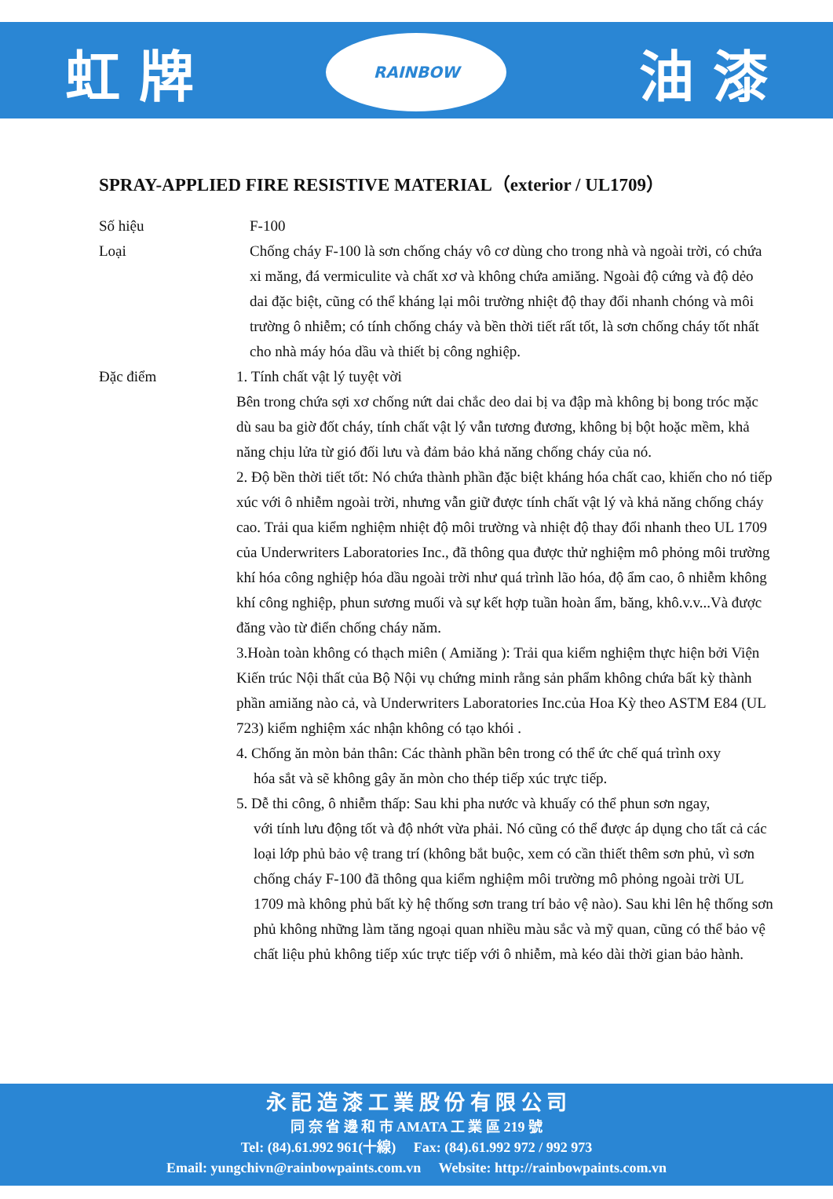虹 牌
RAINBOW
油 漆
SPRAY-APPLIED FIRE RESISTIVE MATERIAL（exterior / UL1709）
Số hiệu F-100
Loại Chống cháy F-100 là sơn chống cháy vô cơ dùng cho trong nhà và ngoài trời, có chứa xi măng, đá vermiculite và chất xơ và không chứa amiăng. Ngoài độ cứng và độ dẻo dai đặc biệt, cũng có thể kháng lại môi trường nhiệt độ thay đổi nhanh chóng và môi trường ô nhiễm; có tính chống cháy và bền thời tiết rất tốt, là sơn chống cháy tốt nhất cho nhà máy hóa dầu và thiết bị công nghiệp.
Đặc điểm 1. Tính chất vật lý tuyệt vời
Bên trong chứa sợi xơ chống nứt dai chắc deo dai bị va đập mà không bị bong tróc mặc dù sau ba giờ đốt cháy, tính chất vật lý vẫn tương đương, không bị bột hoặc mềm, khả năng chịu lửa từ gió đối lưu và đảm bảo khả năng chống cháy của nó.
2. Độ bền thời tiết tốt: Nó chứa thành phần đặc biệt kháng hóa chất cao, khiến cho nó tiếp xúc với ô nhiễm ngoài trời, nhưng vẫn giữ được tính chất vật lý và khả năng chống cháy cao. Trải qua kiểm nghiệm nhiệt độ môi trường và nhiệt độ thay đổi nhanh theo UL 1709 của Underwriters Laboratories Inc., đã thông qua được thử nghiệm mô phỏng môi trường khí hóa công nghiệp hóa dầu ngoài trời như quá trình lão hóa, độ ẩm cao, ô nhiễm không khí công nghiệp, phun sương muối và sự kết hợp tuần hoàn ẩm, băng, khô.v.v...Và được đăng vào từ điển chống cháy năm.
3.Hoàn toàn không có thạch miên ( Amiăng ): Trải qua kiểm nghiệm thực hiện bởi Viện Kiến trúc Nội thất của Bộ Nội vụ chứng minh rằng sản phẩm không chứa bất kỳ thành phần amiăng nào cả, và Underwriters Laboratories Inc.của Hoa Kỳ theo ASTM E84 (UL 723) kiểm nghiệm xác nhận không có tạo khói .
4. Chống ăn mòn bản thân: Các thành phần bên trong có thể ức chế quá trình oxy
hóa sắt và sẽ không gây ăn mòn cho thép tiếp xúc trực tiếp.
5. Dễ thi công, ô nhiễm thấp: Sau khi pha nước và khuấy có thể phun sơn ngay,
với tính lưu động tốt và độ nhớt vừa phải. Nó cũng có thể được áp dụng cho tất cả các loại lớp phủ bảo vệ trang trí (không bắt buộc, xem có cần thiết thêm sơn phủ, vì sơn chống cháy F-100 đã thông qua kiểm nghiệm môi trường mô phỏng ngoài trời UL 1709 mà không phủ bất kỳ hệ thống sơn trang trí bảo vệ nào). Sau khi lên hệ thống sơn phủ không những làm tăng ngoại quan nhiều màu sắc và mỹ quan, cũng có thể bảo vệ chất liệu phủ không tiếp xúc trực tiếp với ô nhiễm, mà kéo dài thời gian bảo hành.
永 記 造 漆 工 業 股 份 有 限 公 司
同 奈 省 邊 和 市 AMATA 工 業 區 219 號
Tel: (84).61.992 961(十線) Fax: (84).61.992 972 / 992 973
Email: yungchivn@rainbowpaints.com.vn Website: http://rainbowpaints.com.vn